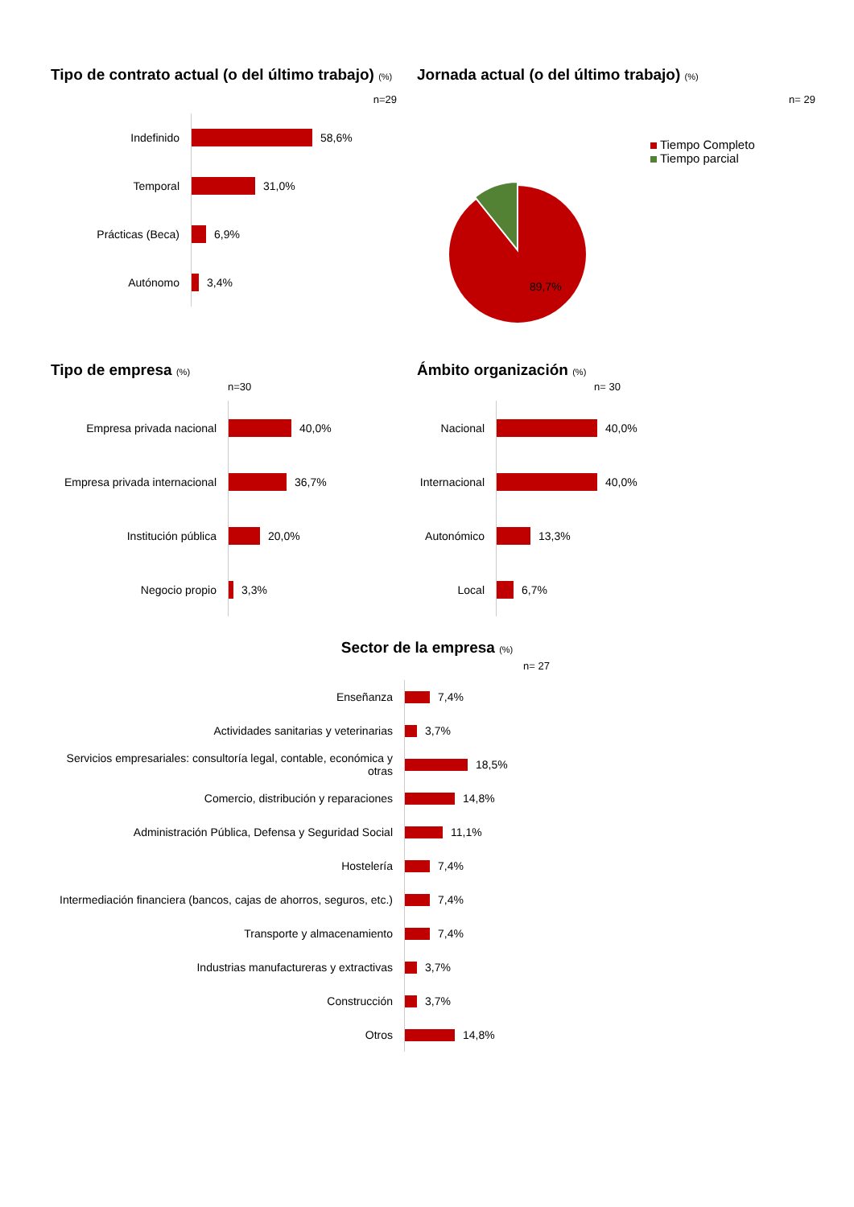Tipo de contrato actual (o del último trabajo) (%)
n=29
Indefinido
58,6%
Temporal
31,0%
Prácticas (Beca)
6,9%
Autónomo
3,4%
Jornada actual (o del último trabajo) (%)
n= 29
89,7%
Tiempo Completo
Tiempo parcial
Tipo de empresa (%)
n=30
Empresa privada nacional
40,0%
Empresa privada internacional
36,7%
Institución pública
20,0%
Negocio propio
3,3%
Ámbito organización (%)
n= 30
Nacional
40,0%
Internacional
40,0%
Autonómico
13,3%
Local
6,7%
Sector de la empresa (%)
n= 27
Enseñanza
7,4%
Actividades sanitarias y veterinarias
3,7%
Servicios empresariales: consultoría legal, contable, económica y otras
18,5%
Comercio, distribución y reparaciones
14,8%
Administración Pública, Defensa y Seguridad Social
11,1%
Hostelería
7,4%
Intermediación financiera (bancos, cajas de ahorros, seguros, etc.)
7,4%
Transporte y almacenamiento
7,4%
Industrias manufactureras y extractivas
3,7%
Construcción
3,7%
Otros
14,8%